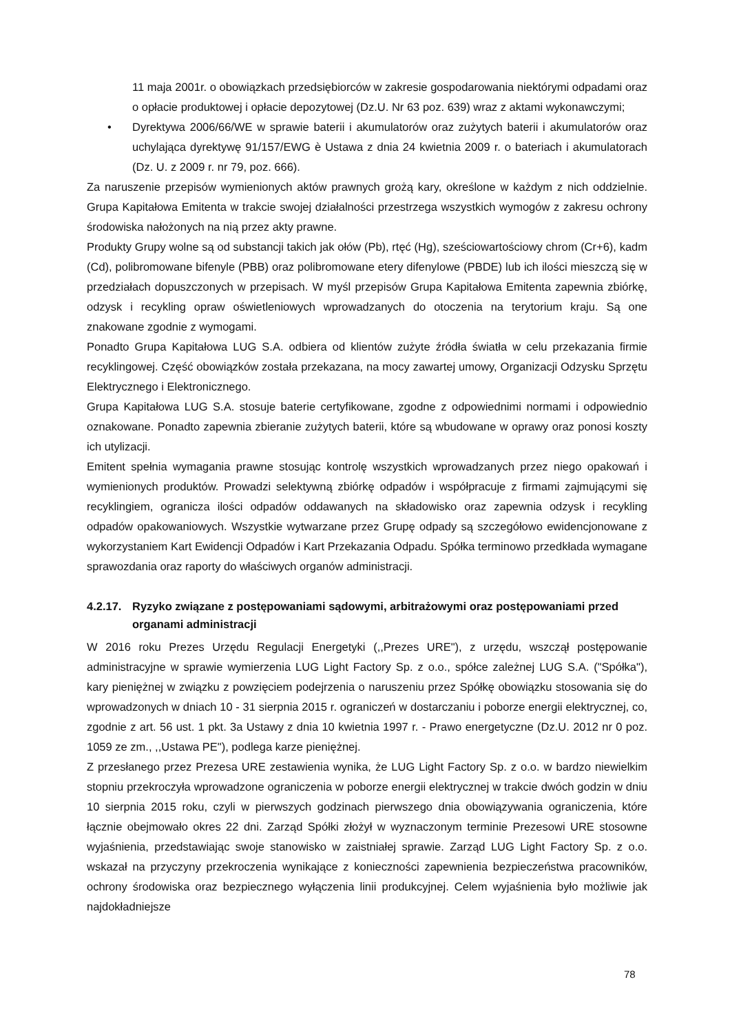11 maja 2001r. o obowiązkach przedsiębiorców w zakresie gospodarowania niektórymi odpadami oraz o opłacie produktowej i opłacie depozytowej (Dz.U. Nr 63 poz. 639) wraz z aktami wykonawczymi;
• Dyrektywa 2006/66/WE w sprawie baterii i akumulatorów oraz zużytych baterii i akumulatorów oraz uchylająca dyrektywę 91/157/EWG è Ustawa z dnia 24 kwietnia 2009 r. o bateriach i akumulatorach (Dz. U. z 2009 r. nr 79, poz. 666).
Za naruszenie przepisów wymienionych aktów prawnych grożą kary, określone w każdym z nich oddzielnie. Grupa Kapitałowa Emitenta w trakcie swojej działalności przestrzega wszystkich wymogów z zakresu ochrony środowiska nałożonych na nią przez akty prawne.
Produkty Grupy wolne są od substancji takich jak ołów (Pb), rtęć (Hg), sześciowartościowy chrom (Cr+6), kadm (Cd), polibromowane bifenyle (PBB) oraz polibromowane etery difenylowe (PBDE) lub ich ilości mieszczą się w przedziałach dopuszczonych w przepisach. W myśl przepisów Grupa Kapitałowa Emitenta zapewnia zbiórkę, odzysk i recykling opraw oświetleniowych wprowadzanych do otoczenia na terytorium kraju. Są one znakowane zgodnie z wymogami.
Ponadto Grupa Kapitałowa LUG S.A. odbiera od klientów zużyte źródła światła w celu przekazania firmie recyklingowej. Część obowiązków została przekazana, na mocy zawartej umowy, Organizacji Odzysku Sprzętu Elektrycznego i Elektronicznego.
Grupa Kapitałowa LUG S.A. stosuje baterie certyfikowane, zgodne z odpowiednimi normami i odpowiednio oznakowane. Ponadto zapewnia zbieranie zużytych baterii, które są wbudowane w oprawy oraz ponosi koszty ich utylizacji.
Emitent spełnia wymagania prawne stosując kontrolę wszystkich wprowadzanych przez niego opakowań i wymienionych produktów. Prowadzi selektywną zbiórkę odpadów i współpracuje z firmami zajmującymi się recyklingiem, ogranicza ilości odpadów oddawanych na składowisko oraz zapewnia odzysk i recykling odpadów opakowaniowych. Wszystkie wytwarzane przez Grupę odpady są szczegółowo ewidencjonowane z wykorzystaniem Kart Ewidencji Odpadów i Kart Przekazania Odpadu. Spółka terminowo przedkłada wymagane sprawozdania oraz raporty do właściwych organów administracji.
4.2.17. Ryzyko związane z postępowaniami sądowymi, arbitrażowymi oraz postępowaniami przed organami administracji
W 2016 roku Prezes Urzędu Regulacji Energetyki (,,Prezes URE"), z urzędu, wszczął postępowanie administracyjne w sprawie wymierzenia LUG Light Factory Sp. z o.o., spółce zależnej LUG S.A. ("Spółka"), kary pieniężnej w związku z powzięciem podejrzenia o naruszeniu przez Spółkę obowiązku stosowania się do wprowadzonych w dniach 10 - 31 sierpnia 2015 r. ograniczeń w dostarczaniu i poborze energii elektrycznej, co, zgodnie z art. 56 ust. 1 pkt. 3a Ustawy z dnia 10 kwietnia 1997 r. - Prawo energetyczne (Dz.U. 2012 nr 0 poz. 1059 ze zm., ,,Ustawa PE"), podlega karze pieniężnej.
Z przesłanego przez Prezesa URE zestawienia wynika, że LUG Light Factory Sp. z o.o. w bardzo niewielkim stopniu przekroczyła wprowadzone ograniczenia w poborze energii elektrycznej w trakcie dwóch godzin w dniu 10 sierpnia 2015 roku, czyli w pierwszych godzinach pierwszego dnia obowiązywania ograniczenia, które łącznie obejmowało okres 22 dni. Zarząd Spółki złożył w wyznaczonym terminie Prezesowi URE stosowne wyjaśnienia, przedstawiając swoje stanowisko w zaistniałej sprawie. Zarząd LUG Light Factory Sp. z o.o. wskazał na przyczyny przekroczenia wynikające z konieczności zapewnienia bezpieczeństwa pracowników, ochrony środowiska oraz bezpiecznego wyłączenia linii produkcyjnej. Celem wyjaśnienia było możliwie jak najdokładniejsze
78